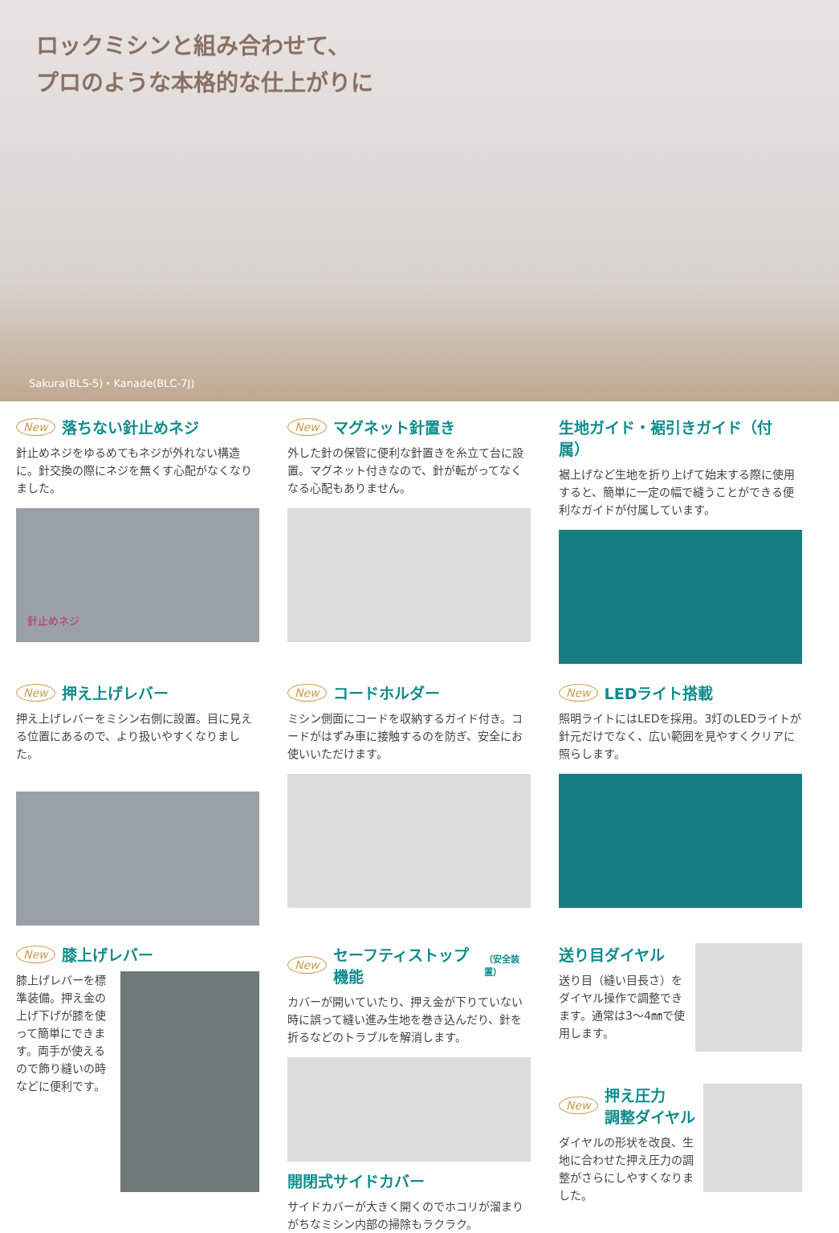ロックミシンと組み合わせて、
プロのような本格的な仕上がりに
Sakura(BLS-5)・Kanade(BLC-7J)
New 落ちない針止めネジ
針止めネジをゆるめてもネジが外れない構造に。針交換の際にネジを無くす心配がなくなりました。
針止めネジ
New マグネット針置き
外した針の保管に便利な針置きを糸立て台に設置。マグネット付きなので、針が転がってなくなる心配もありません。
生地ガイド・裾引きガイド（付属）
裾上げなど生地を折り上げて始末する際に使用すると、簡単に一定の幅で縫うことができる便利なガイドが付属しています。
New 押え上げレバー
押え上げレバーをミシン右側に設置。目に見える位置にあるので、より扱いやすくなりました。
New コードホルダー
ミシン側面にコードを収納するガイド付き。コードがはずみ車に接触するのを防ぎ、安全にお使いいただけます。
New LEDライト搭載
照明ライトにはLEDを採用。3灯のLEDライトが針元だけでなく、広い範囲を見やすくクリアに照らします。
New 膝上げレバー
膝上げレバーを標準装備。押え金の上げ下げが膝を使って簡単にできます。両手が使えるので飾り縫いの時などに便利です。
New セーフティストップ機能 （安全装置）
カバーが開いていたり、押え金が下りていない時に誤って縫い進み生地を巻き込んだり、針を折るなどのトラブルを解消します。
開閉式サイドカバー
サイドカバーが大きく開くのでホコリが溜まりがちなミシン内部の掃除もラクラク。
送り目ダイヤル
送り目（縫い目長さ）をダイヤル操作で調整できます。通常は3〜4㎜で使用します。
New 押え圧力
調整ダイヤル
ダイヤルの形状を改良、生地に合わせた押え圧力の調整がさらにしやすくなりました。